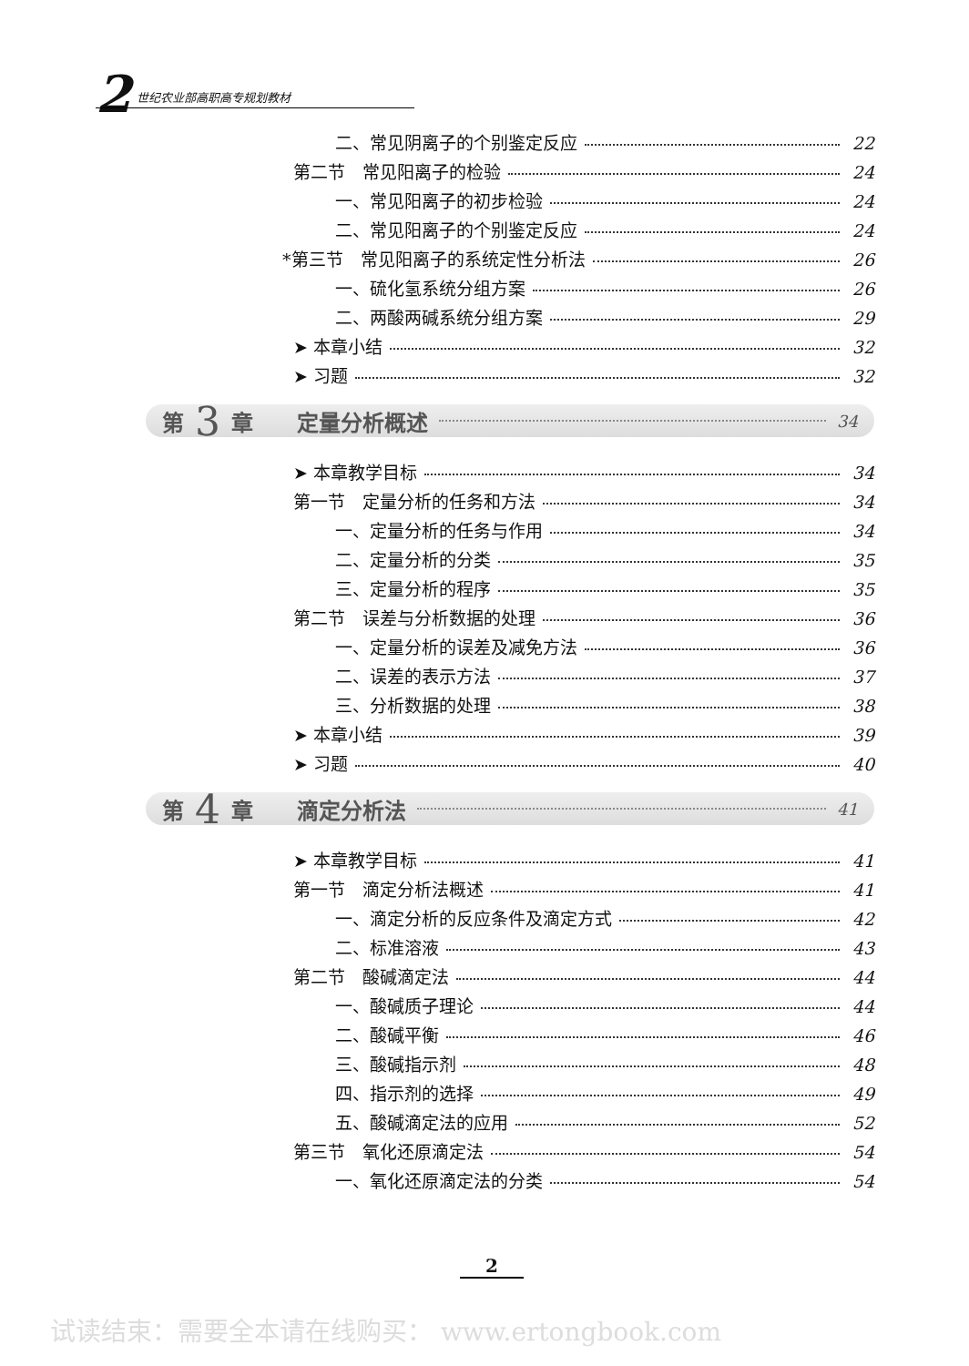2 世纪农业部高职高专规划教材
二、常见阴离子的个别鉴定反应 22
第二节　常见阳离子的检验 24
一、常见阳离子的初步检验 24
二、常见阳离子的个别鉴定反应 24
*第三节　常见阳离子的系统定性分析法 26
一、硫化氢系统分组方案 26
二、两酸两碱系统分组方案 29
➤ 本章小结 32
➤ 习题 32
第 3 章　　定量分析概述 34
➤ 本章教学目标 34
第一节　定量分析的任务和方法 34
一、定量分析的任务与作用 34
二、定量分析的分类 35
三、定量分析的程序 35
第二节　误差与分析数据的处理 36
一、定量分析的误差及减免方法 36
二、误差的表示方法 37
三、分析数据的处理 38
➤ 本章小结 39
➤ 习题 40
第 4 章　　滴定分析法 41
➤ 本章教学目标 41
第一节　滴定分析法概述 41
一、滴定分析的反应条件及滴定方式 42
二、标准溶液 43
第二节　酸碱滴定法 44
一、酸碱质子理论 44
二、酸碱平衡 46
三、酸碱指示剂 48
四、指示剂的选择 49
五、酸碱滴定法的应用 52
第三节　氧化还原滴定法 54
一、氧化还原滴定法的分类 54
2
试读结束：需要全本请在线购买： www.ertongbook.com